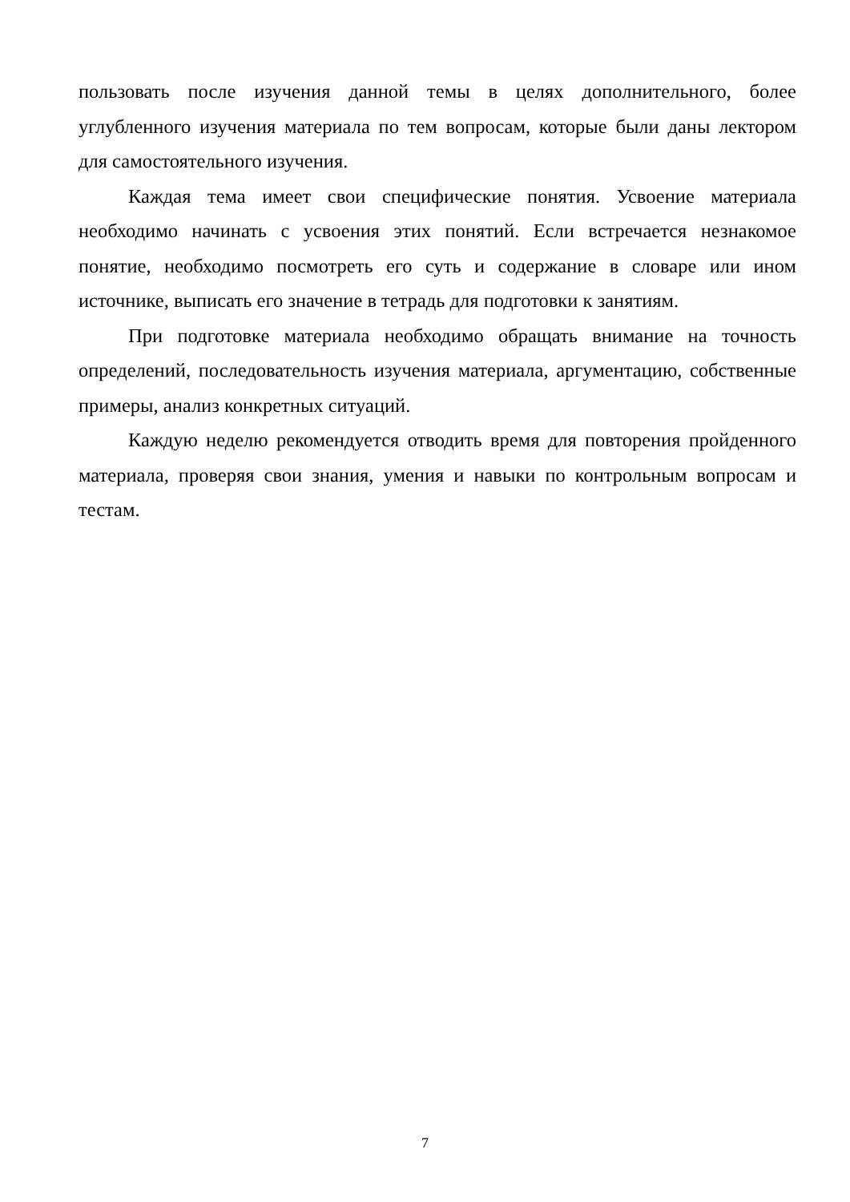пользовать после изучения данной темы в целях дополнительного, более углубленного изучения материала по тем вопросам, которые были даны лектором для самостоятельного изучения.
Каждая тема имеет свои специфические понятия. Усвоение материала необходимо начинать с усвоения этих понятий. Если встречается незнакомое понятие, необходимо посмотреть его суть и содержание в словаре или ином источнике, выписать его значение в тетрадь для подготовки к занятиям.
При подготовке материала необходимо обращать внимание на точность определений, последовательность изучения материала, аргументацию, собственные примеры, анализ конкретных ситуаций.
Каждую неделю рекомендуется отводить время для повторения пройденного материала, проверяя свои знания, умения и навыки по контрольным вопросам и тестам.
7